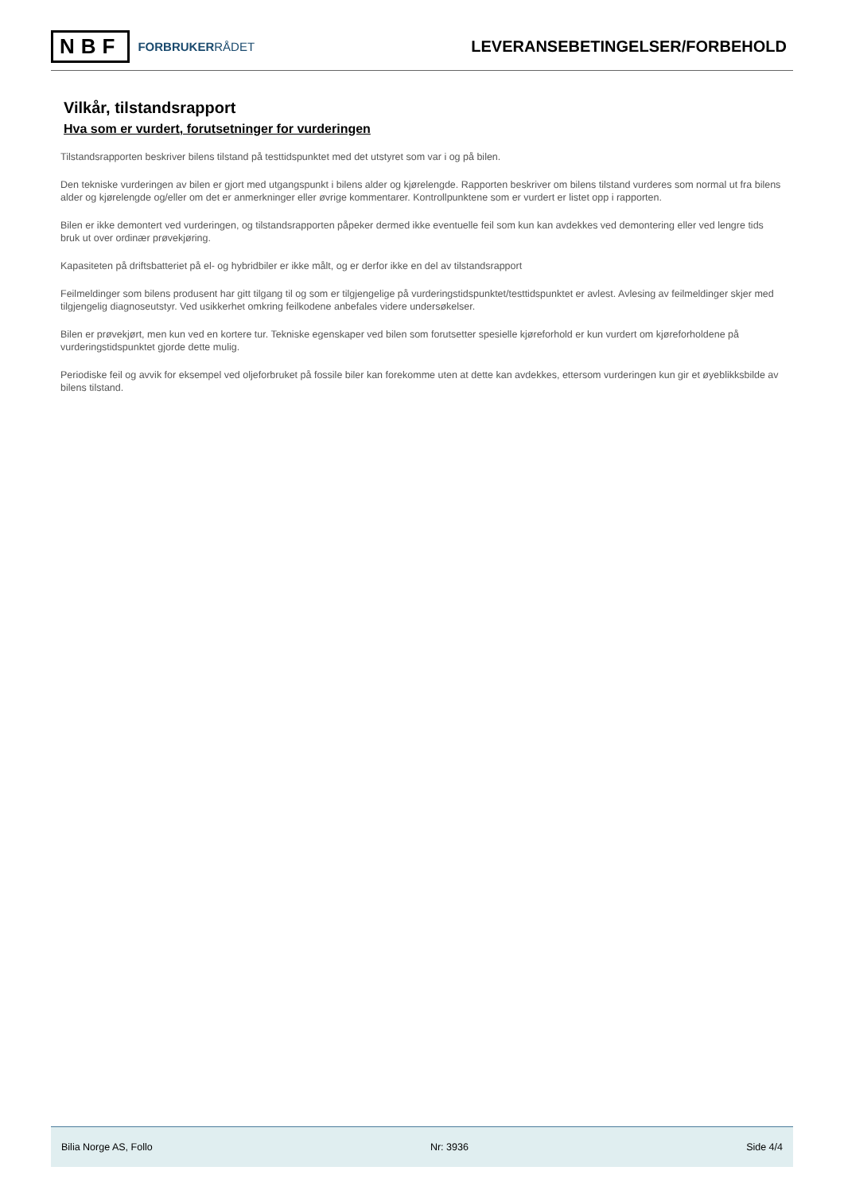NBF
FORBRUKERRÅDET
LEVERANSEBETINGELSER/FORBEHOLD
Vilkår, tilstandsrapport
Hva som er vurdert, forutsetninger for vurderingen
Tilstandsrapporten beskriver bilens tilstand på testtidspunktet med det utstyret som var i og på bilen.
Den tekniske vurderingen av bilen er gjort med utgangspunkt i bilens alder og kjørelengde. Rapporten beskriver om bilens tilstand vurderes som normal ut fra bilens alder og kjørelengde og/eller om det er anmerkninger eller øvrige kommentarer. Kontrollpunktene som er vurdert er listet opp i rapporten.
Bilen er ikke demontert ved vurderingen, og tilstandsrapporten påpeker dermed ikke eventuelle feil som kun kan avdekkes ved demontering eller ved lengre tids bruk ut over ordinær prøvekjøring.
Kapasiteten på driftsbatteriet på el- og hybridbiler er ikke målt, og er derfor ikke en del av tilstandsrapport
Feilmeldinger som bilens produsent har gitt tilgang til og som er tilgjengelige på vurderingstidspunktet/testtidspunktet er avlest. Avlesing av feilmeldinger skjer med tilgjengelig diagnoseutstyr. Ved usikkerhet omkring feilkodene anbefales videre undersøkelser.
Bilen er prøvekjørt, men kun ved en kortere tur. Tekniske egenskaper ved bilen som forutsetter spesielle kjøreforhold er kun vurdert om kjøreforholdene på vurderingstidspunktet gjorde dette mulig.
Periodiske feil og avvik for eksempel ved oljeforbruket på fossile biler kan forekomme uten at dette kan avdekkes, ettersom vurderingen kun gir et øyeblikksbilde av bilens tilstand.
Bilia Norge AS, Follo Nr: 3936 Side 4/4